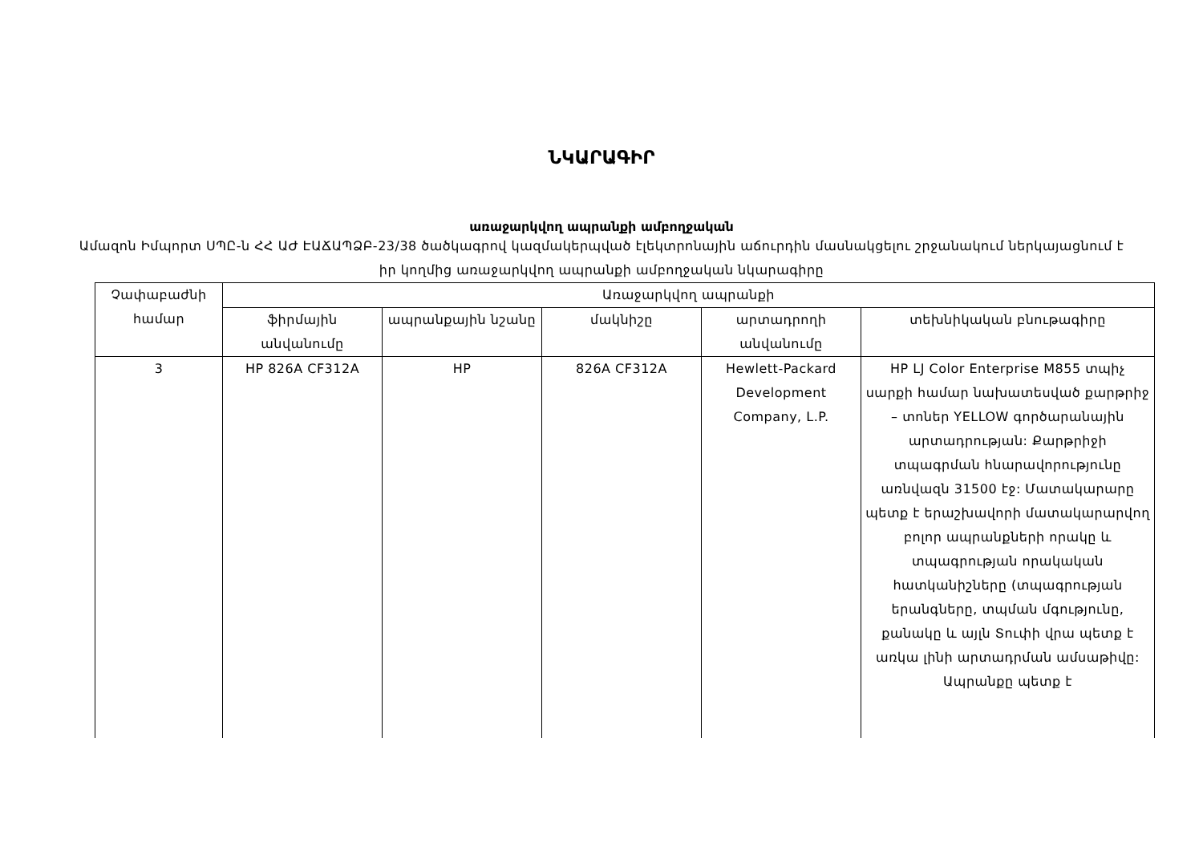ՆԿԱՐԱԳԻՐ
առաջարկվող ապրանքի ամբողջական
Ամազոն Իմպորտ ՍՊԸ-ն ՀՀ ԱԺ ԷԱՃԱՊՁԲ-23/38 ծածկագրով կազմակերպված էլեկտրոնային աճուրդին մասնակցելու շրջանակում ներկայացնում է իր կողմից առաջարկվող ապրանքի ամբողջական նկարագիրը
| Չափաբաժնի համար | Առաջարկվող ապրանքի | | | | |
| --- | --- | --- | --- | --- | --- |
| | ֆիրմային անվանումը | ապրանքային նշանը | մակնիշը | արտադրողի անվանումը | տեխնիկական բնութագիրը |
| 3 | HP 826A CF312A | HP | 826A CF312A | Hewlett-Packard Development Company, L.P. | HP LJ Color Enterprise M855 տպիչ սարքի համար նախատեսված քարթրիջ – տոներ YELLOW գործարանային արտադրության: Քարթրիջի տպագրման հնարավորությունը առնվազն 31500 էջ: Մատակարարը պետք է երաշխավորի մատակարարվող բոլոր ապրանքների որակը և տպագրության որակական հատկանիշները (տպագրության երանգները, տպման մգությունը, քանակը և այլն Տուփի վրա պետք է առկա լինի արտադրման ամսաթիվը: Ապրանքը պետք է |